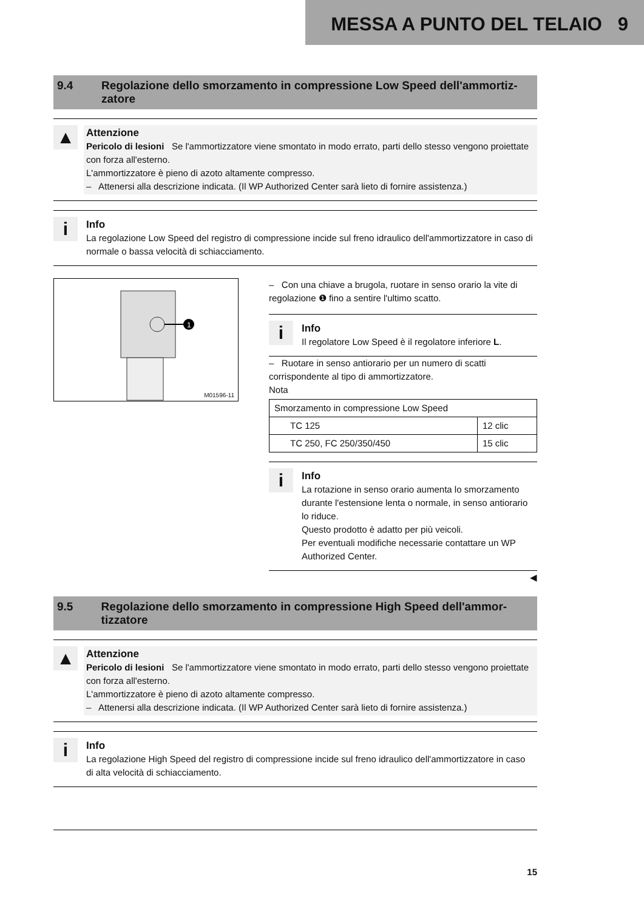MESSA A PUNTO DEL TELAIO 9
9.4 Regolazione dello smorzamento in compressione Low Speed dell'ammortiz-zatore
▲
Attenzione
Pericolo di lesioni Se l'ammortizzatore viene smontato in modo errato, parti dello stesso vengono proiettate con forza all'esterno.
L'ammortizzatore è pieno di azoto altamente compresso.
– Attenersi alla descrizione indicata. (Il WP Authorized Center sarà lieto di fornire assistenza.)
i
Info
La regolazione Low Speed del registro di compressione incide sul freno idraulico dell'ammortizzatore in caso di normale o bassa velocità di schiacciamento.
1
M01596-11
– Con una chiave a brugola, ruotare in senso orario la vite di regolazione ❶ fino a sentire l'ultimo scatto.
i
Info
Il regolatore Low Speed è il regolatore inferiore L.
– Ruotare in senso antiorario per un numero di scatti corrispondente al tipo di ammortizzatore.
Nota
| Smorzamento in compressione Low Speed | |
| TC 125 | 12 clic |
| TC 250, FC 250/350/450 | 15 clic |
i
Info
La rotazione in senso orario aumenta lo smorzamento durante l'estensione lenta o normale, in senso antiorario lo riduce.
Questo prodotto è adatto per più veicoli.
Per eventuali modifiche necessarie contattare un WP Authorized Center.
◀
9.5 Regolazione dello smorzamento in compressione High Speed dell'ammor-tizzatore
▲
Attenzione
Pericolo di lesioni Se l'ammortizzatore viene smontato in modo errato, parti dello stesso vengono proiettate con forza all'esterno.
L'ammortizzatore è pieno di azoto altamente compresso.
– Attenersi alla descrizione indicata. (Il WP Authorized Center sarà lieto di fornire assistenza.)
i
Info
La regolazione High Speed del registro di compressione incide sul freno idraulico dell'ammortizzatore in caso di alta velocità di schiacciamento.
15